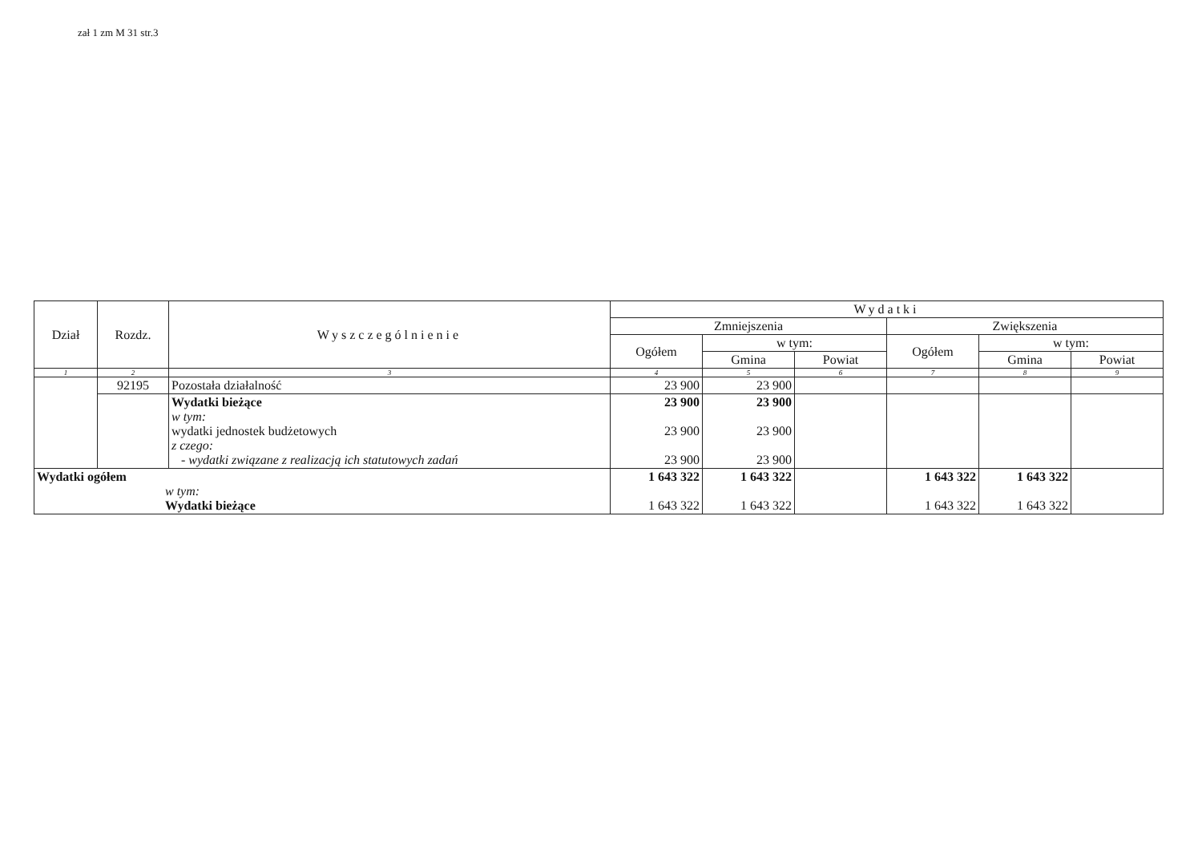zał 1 zm M 31 str.3
| Dział | Rozdz. | Wyszczególnienie | Wydatki | | | | | |
| --- | --- | --- | --- | --- | --- | --- | --- | --- |
| | | | Zmniejszenia | | | Zwiększenia | | |
| | | | Ogółem | w tym: | | Ogółem | w tym: | |
| | | | | Gmina | Powiat | | Gmina | Powiat |
| 1 | 2 | 3 | 4 | 5 | 6 | 7 | 8 | 9 |
| | 92195 | Pozostała działalność | 23 900 | 23 900 | | | | |
| | | Wydatki bieżące w tym: wydatki jednostek budżetowych z czego: - wydatki związane z realizacją ich statutowych zadań | 23 900 23 900 23 900 | 23 900 23 900 23 900 | | | | |
| Wydatki ogółem w tym: Wydatki bieżące | | | 1 643 322 1 643 322 | 1 643 322 1 643 322 | | 1 643 322 1 643 322 | 1 643 322 1 643 322 | |